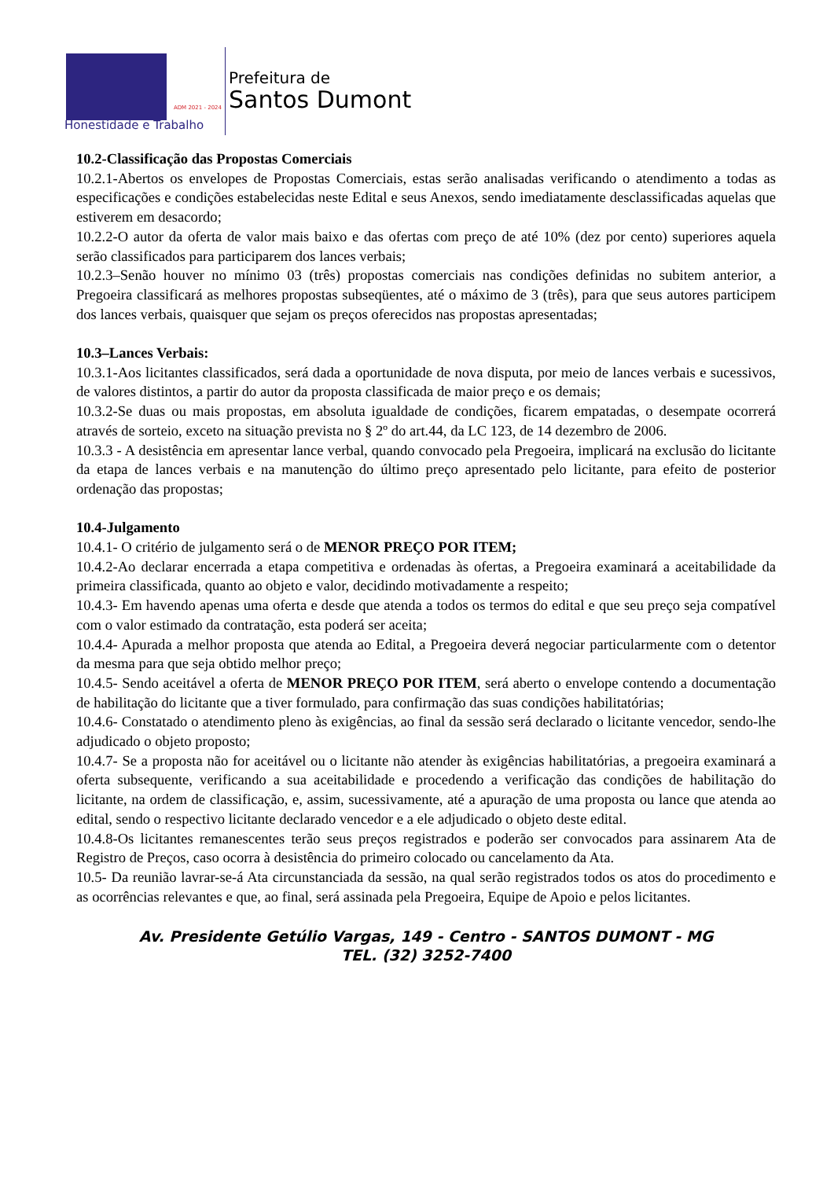ADM 2021 - 2024
Honestidade e Trabalho
Prefeitura de
Santos Dumont
10.2-Classificação das Propostas Comerciais
10.2.1-Abertos os envelopes de Propostas Comerciais, estas serão analisadas verificando o atendimento a todas as especificações e condições estabelecidas neste Edital e seus Anexos, sendo imediatamente desclassificadas aquelas que estiverem em desacordo;
10.2.2-O autor da oferta de valor mais baixo e das ofertas com preço de até 10% (dez por cento) superiores aquela serão classificados para participarem dos lances verbais;
10.2.3–Senão houver no mínimo 03 (três) propostas comerciais nas condições definidas no subitem anterior, a Pregoeira classificará as melhores propostas subseqüentes, até o máximo de 3 (três), para que seus autores participem dos lances verbais, quaisquer que sejam os preços oferecidos nas propostas apresentadas;
10.3–Lances Verbais:
10.3.1-Aos licitantes classificados, será dada a oportunidade de nova disputa, por meio de lances verbais e sucessivos, de valores distintos, a partir do autor da proposta classificada de maior preço e os demais;
10.3.2-Se duas ou mais propostas, em absoluta igualdade de condições, ficarem empatadas, o desempate ocorrerá através de sorteio, exceto na situação prevista no § 2º do art.44, da LC 123, de 14 dezembro de 2006.
10.3.3 - A desistência em apresentar lance verbal, quando convocado pela Pregoeira, implicará na exclusão do licitante da etapa de lances verbais e na manutenção do último preço apresentado pelo licitante, para efeito de posterior ordenação das propostas;
10.4-Julgamento
10.4.1- O critério de julgamento será o de MENOR PREÇO POR ITEM;
10.4.2-Ao declarar encerrada a etapa competitiva e ordenadas às ofertas, a Pregoeira examinará a aceitabilidade da primeira classificada, quanto ao objeto e valor, decidindo motivadamente a respeito;
10.4.3- Em havendo apenas uma oferta e desde que atenda a todos os termos do edital e que seu preço seja compatível com o valor estimado da contratação, esta poderá ser aceita;
10.4.4- Apurada a melhor proposta que atenda ao Edital, a Pregoeira deverá negociar particularmente com o detentor da mesma para que seja obtido melhor preço;
10.4.5- Sendo aceitável a oferta de MENOR PREÇO POR ITEM, será aberto o envelope contendo a documentação de habilitação do licitante que a tiver formulado, para confirmação das suas condições habilitatórias;
10.4.6- Constatado o atendimento pleno às exigências, ao final da sessão será declarado o licitante vencedor, sendo-lhe adjudicado o objeto proposto;
10.4.7- Se a proposta não for aceitável ou o licitante não atender às exigências habilitatórias, a pregoeira examinará a oferta subsequente, verificando a sua aceitabilidade e procedendo a verificação das condições de habilitação do licitante, na ordem de classificação, e, assim, sucessivamente, até a apuração de uma proposta ou lance que atenda ao edital, sendo o respectivo licitante declarado vencedor e a ele adjudicado o objeto deste edital.
10.4.8-Os licitantes remanescentes terão seus preços registrados e poderão ser convocados para assinarem Ata de Registro de Preços, caso ocorra à desistência do primeiro colocado ou cancelamento da Ata.
10.5- Da reunião lavrar-se-á Ata circunstanciada da sessão, na qual serão registrados todos os atos do procedimento e as ocorrências relevantes e que, ao final, será assinada pela Pregoeira, Equipe de Apoio e pelos licitantes.
Av. Presidente Getúlio Vargas, 149 - Centro - SANTOS DUMONT - MG
TEL. (32) 3252-7400